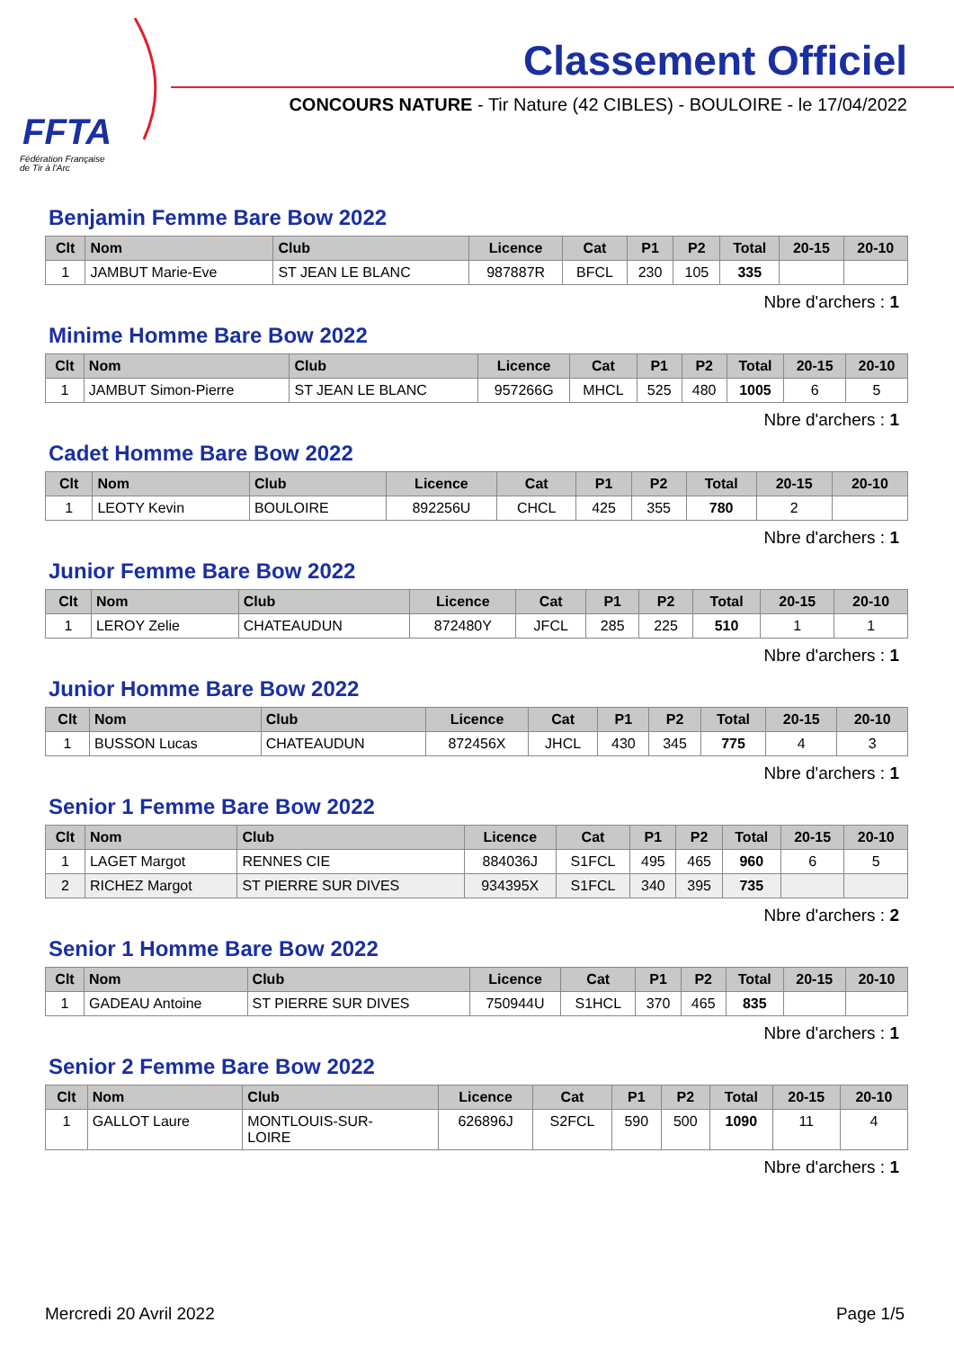FFTA
Fédération Française
de Tir à l'Arc
Classement Officiel
CONCOURS NATURE - Tir Nature (42 CIBLES) - BOULOIRE - le 17/04/2022
Benjamin Femme Bare Bow 2022
| Clt | Nom | Club | Licence | Cat | P1 | P2 | Total | 20-15 | 20-10 |
| --- | --- | --- | --- | --- | --- | --- | --- | --- | --- |
| 1 | JAMBUT Marie-Eve | ST JEAN LE BLANC | 987887R | BFCL | 230 | 105 | 335 | | |
Nbre d'archers : 1
Minime Homme Bare Bow 2022
| Clt | Nom | Club | Licence | Cat | P1 | P2 | Total | 20-15 | 20-10 |
| --- | --- | --- | --- | --- | --- | --- | --- | --- | --- |
| 1 | JAMBUT Simon-Pierre | ST JEAN LE BLANC | 957266G | MHCL | 525 | 480 | 1005 | 6 | 5 |
Nbre d'archers : 1
Cadet Homme Bare Bow 2022
| Clt | Nom | Club | Licence | Cat | P1 | P2 | Total | 20-15 | 20-10 |
| --- | --- | --- | --- | --- | --- | --- | --- | --- | --- |
| 1 | LEOTY Kevin | BOULOIRE | 892256U | CHCL | 425 | 355 | 780 | 2 | |
Nbre d'archers : 1
Junior Femme Bare Bow 2022
| Clt | Nom | Club | Licence | Cat | P1 | P2 | Total | 20-15 | 20-10 |
| --- | --- | --- | --- | --- | --- | --- | --- | --- | --- |
| 1 | LEROY Zelie | CHATEAUDUN | 872480Y | JFCL | 285 | 225 | 510 | 1 | 1 |
Nbre d'archers : 1
Junior Homme Bare Bow 2022
| Clt | Nom | Club | Licence | Cat | P1 | P2 | Total | 20-15 | 20-10 |
| --- | --- | --- | --- | --- | --- | --- | --- | --- | --- |
| 1 | BUSSON Lucas | CHATEAUDUN | 872456X | JHCL | 430 | 345 | 775 | 4 | 3 |
Nbre d'archers : 1
Senior 1 Femme Bare Bow 2022
| Clt | Nom | Club | Licence | Cat | P1 | P2 | Total | 20-15 | 20-10 |
| --- | --- | --- | --- | --- | --- | --- | --- | --- | --- |
| 1 | LAGET Margot | RENNES CIE | 884036J | S1FCL | 495 | 465 | 960 | 6 | 5 |
| 2 | RICHEZ Margot | ST PIERRE SUR DIVES | 934395X | S1FCL | 340 | 395 | 735 | | |
Nbre d'archers : 2
Senior 1 Homme Bare Bow 2022
| Clt | Nom | Club | Licence | Cat | P1 | P2 | Total | 20-15 | 20-10 |
| --- | --- | --- | --- | --- | --- | --- | --- | --- | --- |
| 1 | GADEAU Antoine | ST PIERRE SUR DIVES | 750944U | S1HCL | 370 | 465 | 835 | | |
Nbre d'archers : 1
Senior 2 Femme Bare Bow 2022
| Clt | Nom | Club | Licence | Cat | P1 | P2 | Total | 20-15 | 20-10 |
| --- | --- | --- | --- | --- | --- | --- | --- | --- | --- |
| 1 | GALLOT Laure | MONTLOUIS-SUR- LOIRE | 626896J | S2FCL | 590 | 500 | 1090 | 11 | 4 |
Nbre d'archers : 1
Mercredi 20 Avril 2022 Page 1/5